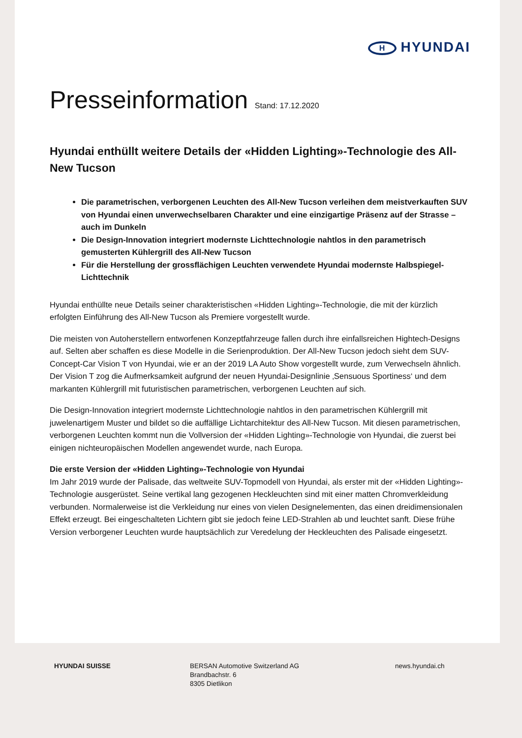H HYUNDAI
Presseinformation Stand: 17.12.2020
Hyundai enthüllt weitere Details der «Hidden Lighting»-Technologie des All-New Tucson
Die parametrischen, verborgenen Leuchten des All-New Tucson verleihen dem meistverkauften SUV von Hyundai einen unverwechselbaren Charakter und eine einzigartige Präsenz auf der Strasse – auch im Dunkeln
Die Design-Innovation integriert modernste Lichttechnologie nahtlos in den parametrisch gemusterten Kühlergrill des All-New Tucson
Für die Herstellung der grossflächigen Leuchten verwendete Hyundai modernste Halbspiegel-Lichttechnik
Hyundai enthüllte neue Details seiner charakteristischen «Hidden Lighting»-Technologie, die mit der kürzlich erfolgten Einführung des All-New Tucson als Premiere vorgestellt wurde.
Die meisten von Autoherstellern entworfenen Konzeptfahrzeuge fallen durch ihre einfallsreichen Hightech-Designs auf. Selten aber schaffen es diese Modelle in die Serienproduktion. Der All-New Tucson jedoch sieht dem SUV-Concept-Car Vision T von Hyundai, wie er an der 2019 LA Auto Show vorgestellt wurde, zum Verwechseln ähnlich. Der Vision T zog die Aufmerksamkeit aufgrund der neuen Hyundai-Designlinie ‚Sensuous Sportiness‘ und dem markanten Kühlergrill mit futuristischen parametrischen, verborgenen Leuchten auf sich.
Die Design-Innovation integriert modernste Lichttechnologie nahtlos in den parametrischen Kühlergrill mit juwelenartigem Muster und bildet so die auffällige Lichtarchitektur des All-New Tucson. Mit diesen parametrischen, verborgenen Leuchten kommt nun die Vollversion der «Hidden Lighting»-Technologie von Hyundai, die zuerst bei einigen nichteuropäischen Modellen angewendet wurde, nach Europa.
Die erste Version der «Hidden Lighting»-Technologie von Hyundai
Im Jahr 2019 wurde der Palisade, das weltweite SUV-Topmodell von Hyundai, als erster mit der «Hidden Lighting»-Technologie ausgerüstet. Seine vertikal lang gezogenen Heckleuchten sind mit einer matten Chromverkleidung verbunden. Normalerweise ist die Verkleidung nur eines von vielen Designelementen, das einen dreidimensionalen Effekt erzeugt. Bei eingeschalteten Lichtern gibt sie jedoch feine LED-Strahlen ab und leuchtet sanft. Diese frühe Version verborgener Leuchten wurde hauptsächlich zur Veredelung der Heckleuchten des Palisade eingesetzt.
HYUNDAI SUISSE BERSAN Automotive Switzerland AG
Brandbachstr. 6
8305 Dietlikon
news.hyundai.ch